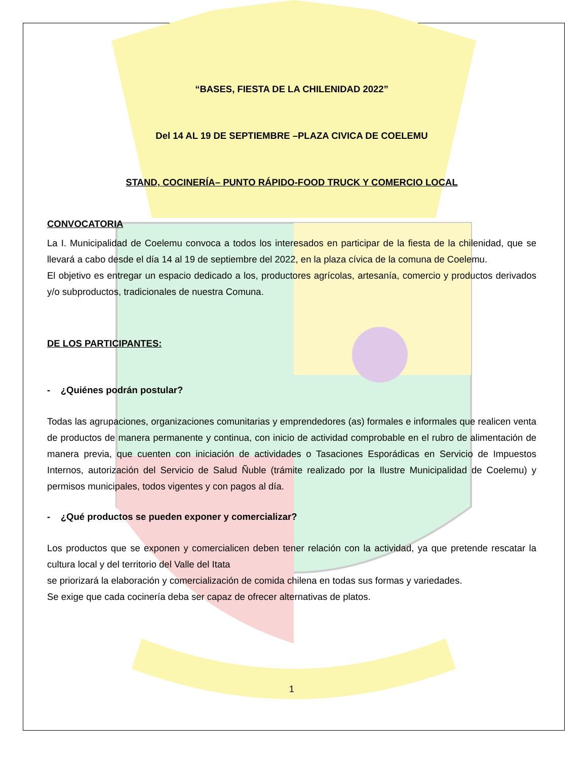“BASES, FIESTA DE LA CHILENIDAD 2022”
Del 14 AL 19 DE SEPTIEMBRE –PLAZA CIVICA DE COELEMU
STAND, COCINERÍA– PUNTO RÁPIDO-FOOD TRUCK Y COMERCIO LOCAL
CONVOCATORIA
La I. Municipalidad de Coelemu convoca a todos los interesados en participar de la fiesta de la chilenidad, que se llevará a cabo desde el día 14 al 19 de septiembre del 2022, en la plaza cívica de la comuna de Coelemu.
El objetivo es entregar un espacio dedicado a los, productores agrícolas, artesanía, comercio y productos derivados y/o subproductos, tradicionales de nuestra Comuna.
DE LOS PARTICIPANTES:
- ¿Quiénes podrán postular?
Todas las agrupaciones, organizaciones comunitarias y emprendedores (as) formales e informales que realicen venta de productos de manera permanente y continua, con inicio de actividad comprobable en el rubro de alimentación de manera previa, que cuenten con iniciación de actividades o Tasaciones Esporádicas en Servicio de Impuestos Internos, autorización del Servicio de Salud Ñuble (trámite realizado por la Ilustre Municipalidad de Coelemu) y permisos municipales, todos vigentes y con pagos al día.
- ¿Qué productos se pueden exponer y comercializar?
Los productos que se exponen y comercialicen deben tener relación con la actividad, ya que pretende rescatar la cultura local y del territorio del Valle del Itata
se priorizará la elaboración y comercialización de comida chilena en todas sus formas y variedades.
Se exige que cada cocinería deba ser capaz de ofrecer alternativas de platos.
1